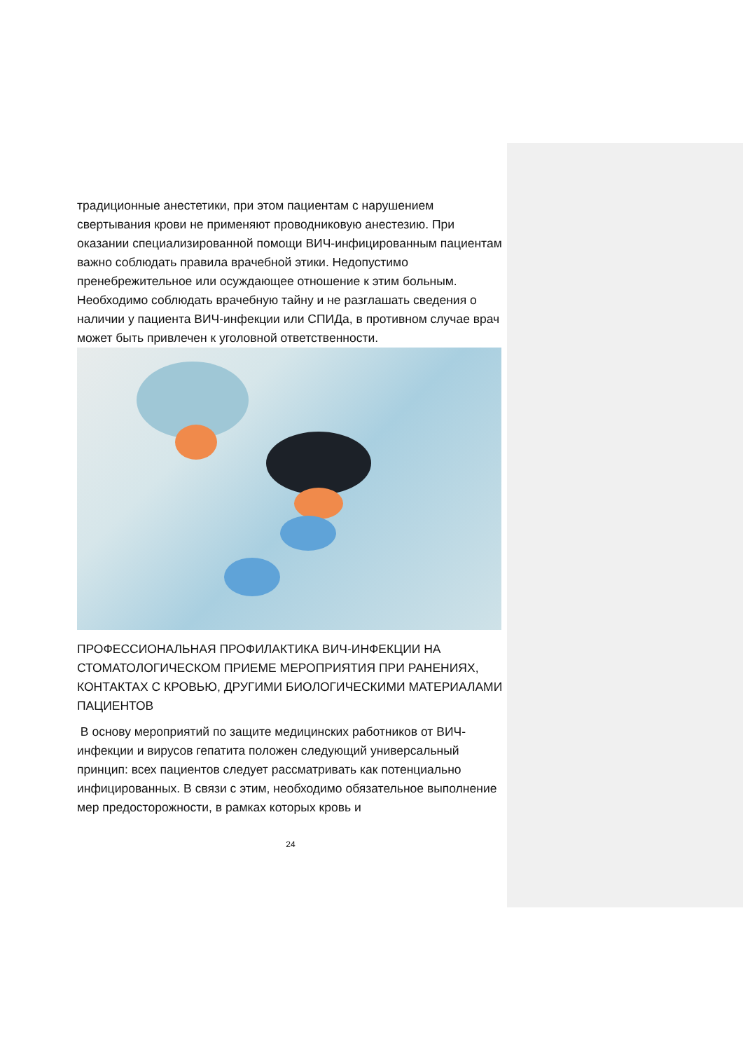традиционные анестетики, при этом пациентам с нарушением свертывания крови не применяют проводниковую анестезию. При оказании специализированной помощи ВИЧ-инфицированным пациентам важно соблюдать правила врачебной этики. Недопустимо пренебрежительное или осуждающее отношение к этим больным. Необходимо соблюдать врачебную тайну и не разглашать сведения о наличии у пациента ВИЧ-инфекции или СПИДа, в противном случае врач может быть привлечен к уголовной ответственности.
ПРОФЕССИОНАЛЬНАЯ ПРОФИЛАКТИКА ВИЧ-ИНФЕКЦИИ НА СТОМАТОЛОГИЧЕСКОМ ПРИЕМЕ МЕРОПРИЯТИЯ ПРИ РАНЕНИЯХ, КОНТАКТАХ С КРОВЬЮ, ДРУГИМИ БИОЛОГИЧЕСКИМИ МАТЕРИАЛАМИ ПАЦИЕНТОВ
В основу мероприятий по защите медицинских работников от ВИЧ-инфекции и вирусов гепатита положен следующий универсальный принцип: всех пациентов следует рассматривать как потенциально инфицированных. В связи с этим, необходимо обязательное выполнение мер предосторожности, в рамках которых кровь и
24